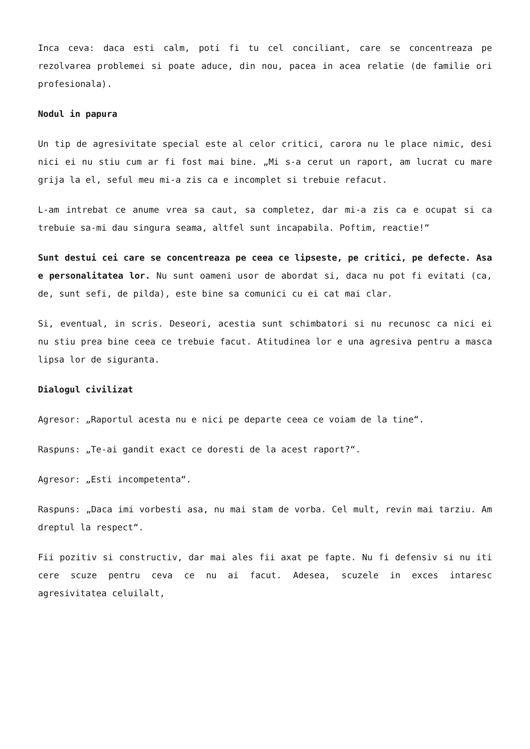Inca ceva: daca esti calm, poti fi tu cel conciliant, care se concentreaza pe rezolvarea problemei si poate aduce, din nou, pacea in acea relatie (de familie ori profesionala).
Nodul in papura
Un tip de agresivitate special este al celor critici, carora nu le place nimic, desi nici ei nu stiu cum ar fi fost mai bine. „Mi s-a cerut un raport, am lucrat cu mare grija la el, seful meu mi-a zis ca e incomplet si trebuie refacut.
L-am intrebat ce anume vrea sa caut, sa completez, dar mi-a zis ca e ocupat si ca trebuie sa-mi dau singura seama, altfel sunt incapabila. Poftim, reactie!“
Sunt destui cei care se concentreaza pe ceea ce lipseste, pe critici, pe defecte. Asa e personalitatea lor. Nu sunt oameni usor de abordat si, daca nu pot fi evitati (ca, de, sunt sefi, de pilda), este bine sa comunici cu ei cat mai clar.
Si, eventual, in scris. Deseori, acestia sunt schimbatori si nu recunosc ca nici ei nu stiu prea bine ceea ce trebuie facut. Atitudinea lor e una agresiva pentru a masca lipsa lor de siguranta.
Dialogul civilizat
Agresor: „Raportul acesta nu e nici pe departe ceea ce voiam de la tine“.
Raspuns: „Te-ai gandit exact ce doresti de la acest raport?“.
Agresor: „Esti incompetenta“.
Raspuns: „Daca imi vorbesti asa, nu mai stam de vorba. Cel mult, revin mai tarziu. Am dreptul la respect“.
Fii pozitiv si constructiv, dar mai ales fii axat pe fapte. Nu fi defensiv si nu iti cere scuze pentru ceva ce nu ai facut. Adesea, scuzele in exces intaresc agresivitatea celuilalt,